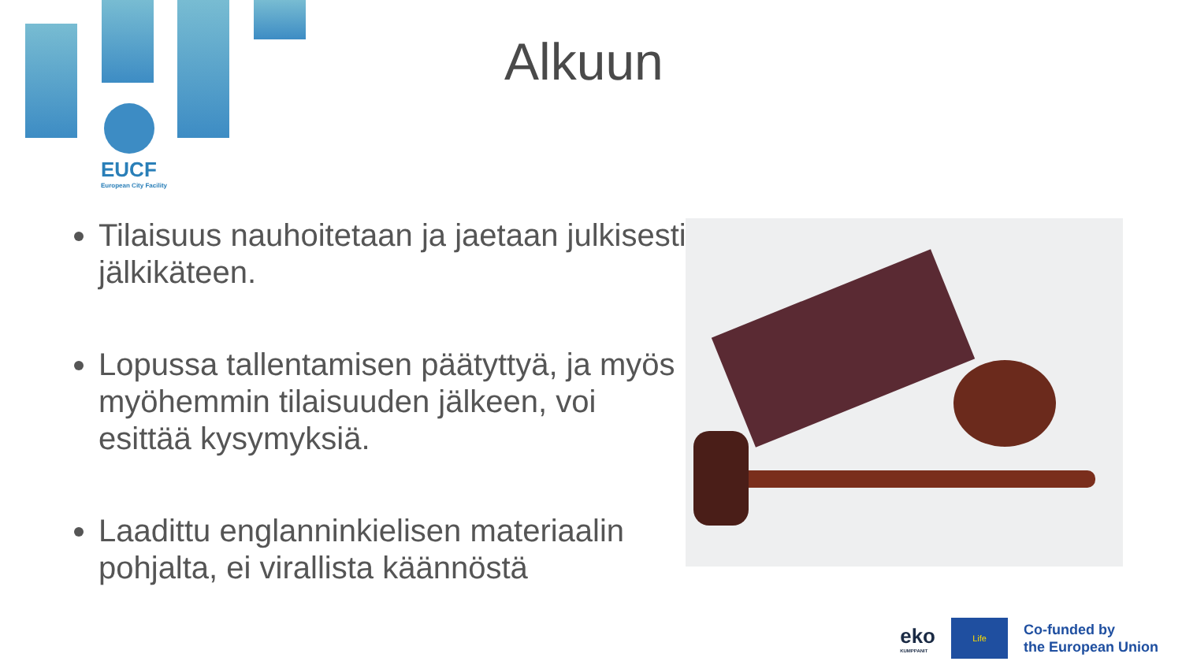EUCF
European City Facility
Alkuun
Tilaisuus nauhoitetaan ja jaetaan julkisesti jälkikäteen.
Lopussa tallentamisen päätyttyä, ja myös myöhemmin tilaisuuden jälkeen, voi esittää kysymyksiä.
Laadittu englanninkielisen materiaalin pohjalta, ei virallista käännöstä
eko
KUMPPANIT
Life
Co-funded by
the European Union